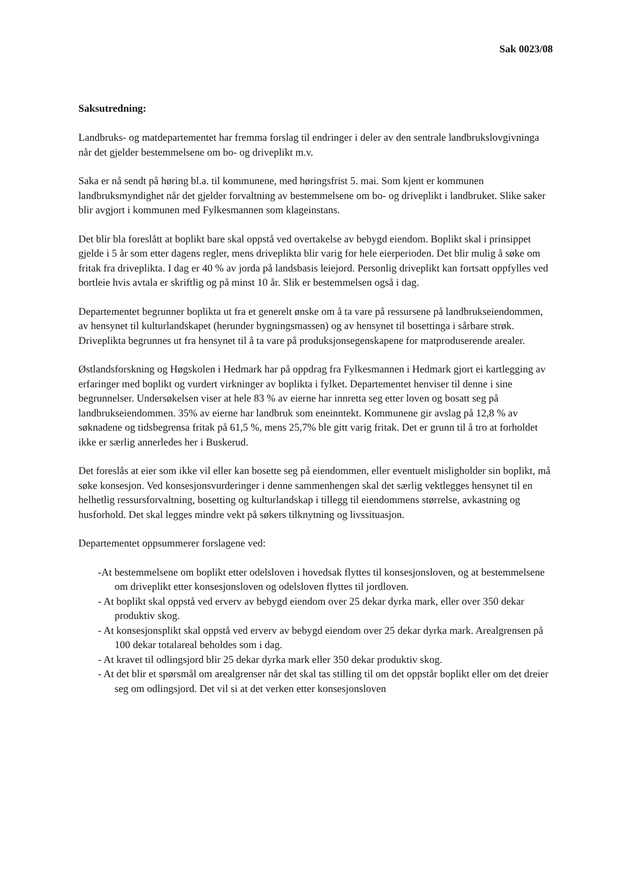Sak 0023/08
Saksutredning:
Landbruks- og matdepartementet har fremma forslag til endringer i deler av den sentrale landbrukslovgivninga når det gjelder bestemmelsene om bo- og driveplikt m.v.
Saka er nå sendt på høring bl.a. til kommunene, med høringsfrist 5. mai. Som kjent er kommunen landbruksmyndighet når det gjelder forvaltning av bestemmelsene om bo- og driveplikt i landbruket. Slike saker blir avgjort i kommunen med Fylkesmannen som klageinstans.
Det blir bla foreslått at boplikt bare skal oppstå ved overtakelse av bebygd eiendom. Boplikt skal i prinsippet gjelde i 5 år som etter dagens regler, mens driveplikta blir varig for hele eierperioden. Det blir mulig å søke om fritak fra driveplikta. I dag er 40 % av jorda på landsbasis leiejord. Personlig driveplikt kan fortsatt oppfylles ved bortleie hvis avtala er skriftlig og på minst 10 år. Slik er bestemmelsen også i dag.
Departementet begrunner boplikta ut fra et generelt ønske om å ta vare på ressursene på landbrukseiendommen, av hensynet til kulturlandskapet (herunder bygningsmassen) og av hensynet til bosettinga i sårbare strøk. Driveplikta begrunnes ut fra hensynet til å ta vare på produksjonsegenskapene for matproduserende arealer.
Østlandsforskning og Høgskolen i Hedmark har på oppdrag fra Fylkesmannen i Hedmark gjort ei kartlegging av erfaringer med boplikt og vurdert virkninger av boplikta i fylket. Departementet henviser til denne i sine begrunnelser. Undersøkelsen viser at hele 83 % av eierne har innretta seg etter loven og bosatt seg på landbrukseiendommen. 35% av eierne har landbruk som eneinntekt. Kommunene gir avslag på 12,8 % av søknadene og tidsbegrensa fritak på 61,5 %, mens 25,7% ble gitt varig fritak. Det er grunn til å tro at forholdet ikke er særlig annerledes her i Buskerud.
Det foreslås at eier som ikke vil eller kan bosette seg på eiendommen, eller eventuelt misligholder sin boplikt, må søke konsesjon. Ved konsesjonsvurderinger i denne sammenhengen skal det særlig vektlegges hensynet til en helhetlig ressursforvaltning, bosetting og kulturlandskap i tillegg til eiendommens størrelse, avkastning og husforhold. Det skal legges mindre vekt på søkers tilknytning og livssituasjon.
Departementet oppsummerer forslagene ved:
-At bestemmelsene om boplikt etter odelsloven i hovedsak flyttes til konsesjonsloven, og at bestemmelsene om driveplikt etter konsesjonsloven og odelsloven flyttes til jordloven.
- At boplikt skal oppstå ved erverv av bebygd eiendom over 25 dekar dyrka mark, eller over 350 dekar produktiv skog.
- At konsesjonsplikt skal oppstå ved erverv av bebygd eiendom over 25 dekar dyrka mark. Arealgrensen på 100 dekar totalareal beholdes som i dag.
- At kravet til odlingsjord blir 25 dekar dyrka mark eller 350 dekar produktiv skog.
- At det blir et spørsmål om arealgrenser når det skal tas stilling til om det oppstår boplikt eller om det dreier seg om odlingsjord. Det vil si at det verken etter konsesjonsloven